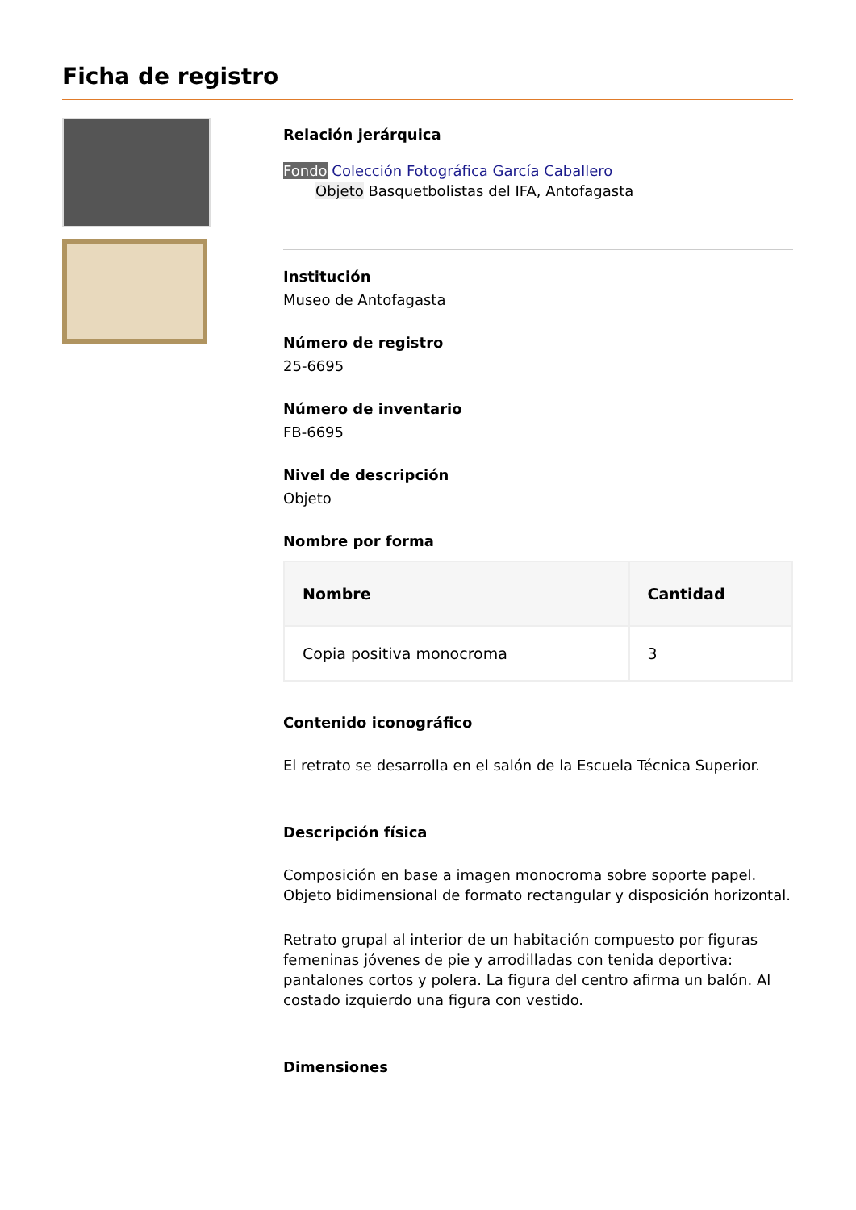Ficha de registro
Relación jerárquica
Fondo Colección Fotográfica García Caballero
Objeto Basquetbolistas del IFA, Antofagasta
Institución
Museo de Antofagasta
Número de registro
25-6695
Número de inventario
FB-6695
Nivel de descripción
Objeto
Nombre por forma
| Nombre | Cantidad |
| --- | --- |
| Copia positiva monocroma | 3 |
Contenido iconográfico
El retrato se desarrolla en el salón de la Escuela Técnica Superior.
Descripción física
Composición en base a imagen monocroma sobre soporte papel. Objeto bidimensional de formato rectangular y disposición horizontal.
Retrato grupal al interior de un habitación compuesto por figuras femeninas jóvenes de pie y arrodilladas con tenida deportiva: pantalones cortos y polera. La figura del centro afirma un balón. Al costado izquierdo una figura con vestido.
Dimensiones